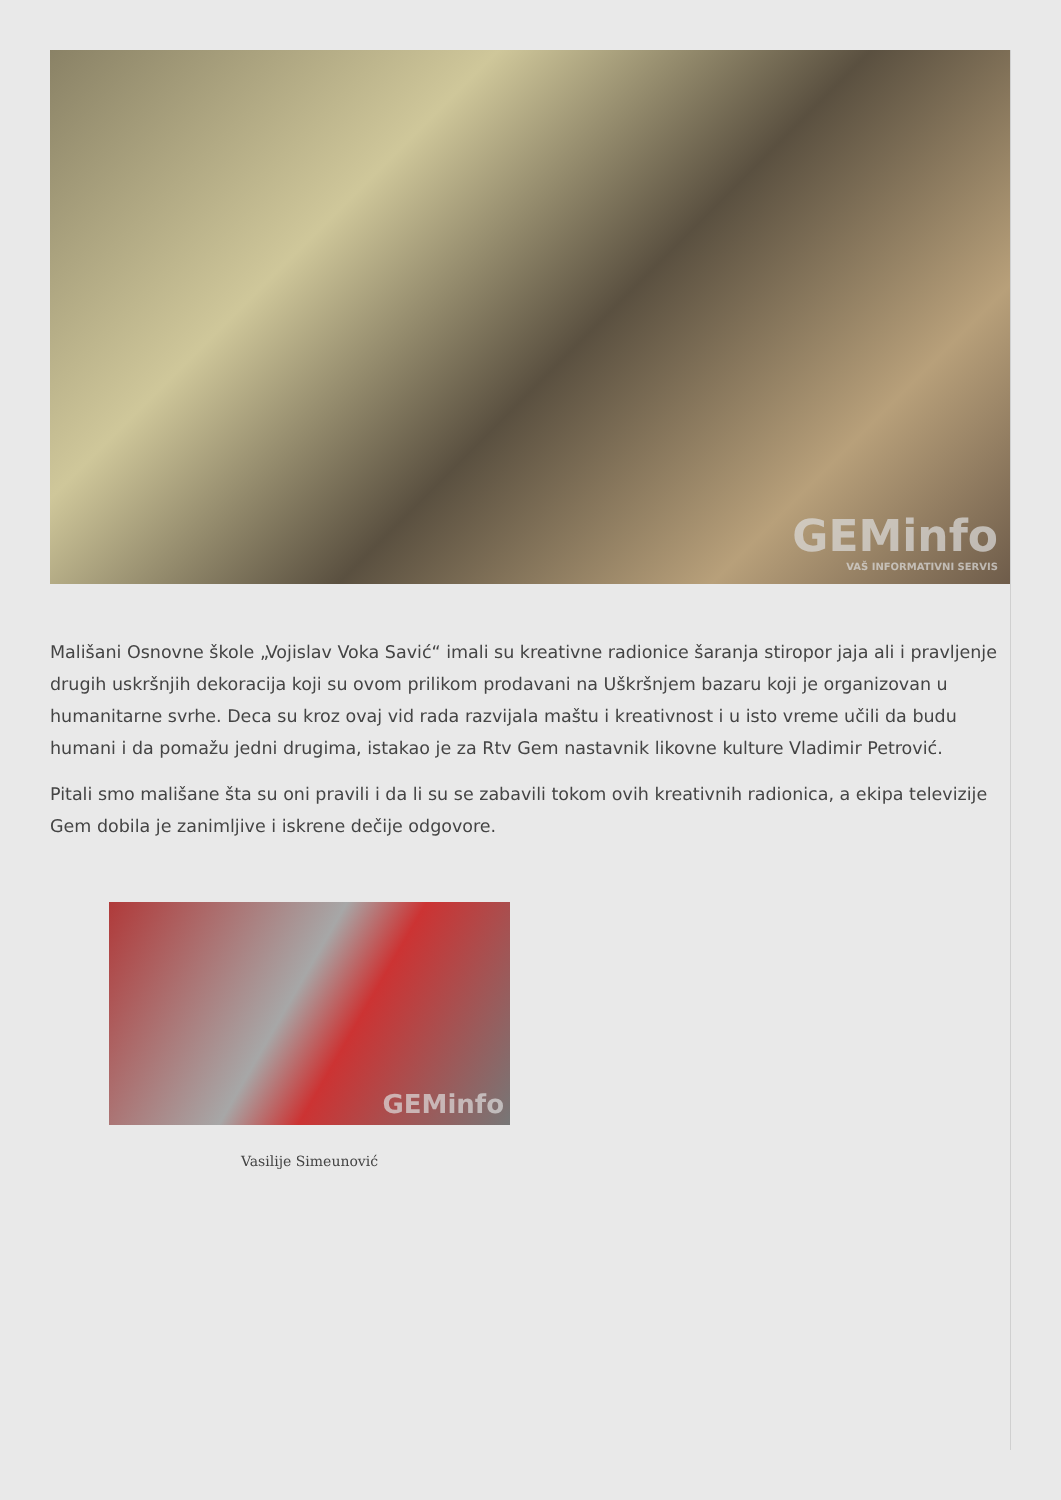GEMinfo
VAŠ INFORMATIVNI SERVIS
Mališani Osnovne škole „Vojislav Voka Savić“ imali su kreativne radionice šaranja stiropor jaja ali i pravljenje drugih uskršnjih dekoracija koji su ovom prilikom prodavani na Uškršnjem bazaru koji je organizovan u humanitarne svrhe. Deca su kroz ovaj vid rada razvijala maštu i kreativnost i u isto vreme učili da budu humani i da pomažu jedni drugima, istakao je za Rtv Gem nastavnik likovne kulture Vladimir Petrović.
Pitali smo mališane šta su oni pravili i da li su se zabavili tokom ovih kreativnih radionica, a ekipa televizije Gem dobila je zanimljive i iskrene dečije odgovore.
GEMinfo
Vasilije Simeunović